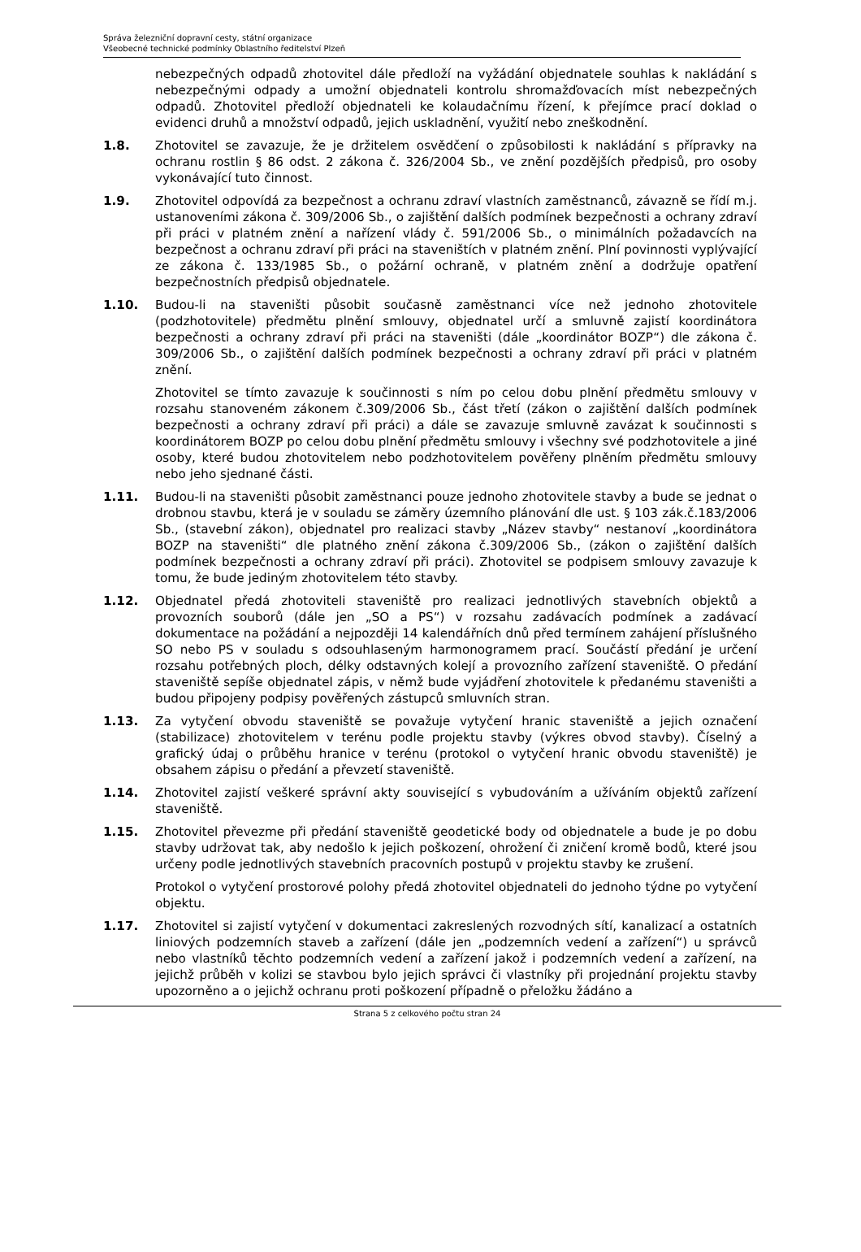Správa železniční dopravní cesty, státní organizace
Všeobecné technické podmínky Oblastního ředitelství Plzeň
nebezpečných odpadů zhotovitel dále předloží na vyžádání objednatele souhlas k nakládání s nebezpečnými odpady a umožní objednateli kontrolu shromažďovacích míst nebezpečných odpadů. Zhotovitel předloží objednateli ke kolaudačnímu řízení, k přejímce prací doklad o evidenci druhů a množství odpadů, jejich uskladnění, využití nebo zneškodnění.
1.8. Zhotovitel se zavazuje, že je držitelem osvědčení o způsobilosti k nakládání s přípravky na ochranu rostlin § 86 odst. 2 zákona č. 326/2004 Sb., ve znění pozdějších předpisů, pro osoby vykonávající tuto činnost.
1.9. Zhotovitel odpovídá za bezpečnost a ochranu zdraví vlastních zaměstnanců, závazně se řídí m.j. ustanoveními zákona č. 309/2006 Sb., o zajištění dalších podmínek bezpečnosti a ochrany zdraví při práci v platném znění a nařízení vlády č. 591/2006 Sb., o minimálních požadavcích na bezpečnost a ochranu zdraví při práci na staveništích v platném znění. Plní povinnosti vyplývající ze zákona č. 133/1985 Sb., o požární ochraně, v platném znění a dodržuje opatření bezpečnostních předpisů objednatele.
1.10. Budou-li na staveništi působit současně zaměstnanci více než jednoho zhotovitele (podzhotovitele) předmětu plnění smlouvy, objednatel určí a smluvně zajistí koordinátora bezpečnosti a ochrany zdraví při práci na staveništi (dále „koordinátor BOZP“) dle zákona č. 309/2006 Sb., o zajištění dalších podmínek bezpečnosti a ochrany zdraví při práci v platném znění.
Zhotovitel se tímto zavazuje k součinnosti s ním po celou dobu plnění předmětu smlouvy v rozsahu stanoveném zákonem č.309/2006 Sb., část třetí (zákon o zajištění dalších podmínek bezpečnosti a ochrany zdraví při práci) a dále se zavazuje smluvně zavázat k součinnosti s koordinátorem BOZP po celou dobu plnění předmětu smlouvy i všechny své podzhotovitele a jiné osoby, které budou zhotovitelem nebo podzhotovitelem pověřeny plněním předmětu smlouvy nebo jeho sjednané části.
1.11. Budou-li na staveništi působit zaměstnanci pouze jednoho zhotovitele stavby a bude se jednat o drobnou stavbu, která je v souladu se záměry územního plánování dle ust. § 103 zák.č.183/2006 Sb., (stavební zákon), objednatel pro realizaci stavby „Název stavby“ nestanoví „koordinátora BOZP na staveništi“ dle platného znění zákona č.309/2006 Sb., (zákon o zajištění dalších podmínek bezpečnosti a ochrany zdraví při práci). Zhotovitel se podpisem smlouvy zavazuje k tomu, že bude jediným zhotovitelem této stavby.
1.12. Objednatel předá zhotoviteli staveniště pro realizaci jednotlivých stavebních objektů a provozních souborů (dále jen „SO a PS“) v rozsahu zadávacích podmínek a zadávací dokumentace na požádání a nejpozději 14 kalendářních dnů před termínem zahájení příslušného SO nebo PS v souladu s odsouhlaseným harmonogramem prací. Součástí předání je určení rozsahu potřebných ploch, délky odstavných kolejí a provozního zařízení staveniště. O předání staveniště sepíše objednatel zápis, v němž bude vyjádření zhotovitele k předanému staveništi a budou připojeny podpisy pověřených zástupců smluvních stran.
1.13. Za vytyčení obvodu staveniště se považuje vytyčení hranic staveniště a jejich označení (stabilizace) zhotovitelem v terénu podle projektu stavby (výkres obvod stavby). Číselný a grafický údaj o průběhu hranice v terénu (protokol o vytyčení hranic obvodu staveniště) je obsahem zápisu o předání a převzetí staveniště.
1.14. Zhotovitel zajistí veškeré správní akty související s vybudováním a užíváním objektů zařízení staveniště.
1.15. Zhotovitel převezme při předání staveniště geodetické body od objednatele a bude je po dobu stavby udržovat tak, aby nedošlo k jejich poškození, ohrožení či zničení kromě bodů, které jsou určeny podle jednotlivých stavebních pracovních postupů v projektu stavby ke zrušení.
Protokol o vytyčení prostorové polohy předá zhotovitel objednateli do jednoho týdne po vytyčení objektu.
1.17. Zhotovitel si zajistí vytyčení v dokumentaci zakreslených rozvodných sítí, kanalizací a ostatních liniových podzemních staveb a zařízení (dále jen „podzemních vedení a zařízení“) u správců nebo vlastníků těchto podzemních vedení a zařízení jakož i podzemních vedení a zařízení, na jejichž průběh v kolizi se stavbou bylo jejich správci či vlastníky při projednání projektu stavby upozorněno a o jejichž ochranu proti poškození případně o přeložku žádáno a
Strana 5 z celkového počtu stran 24